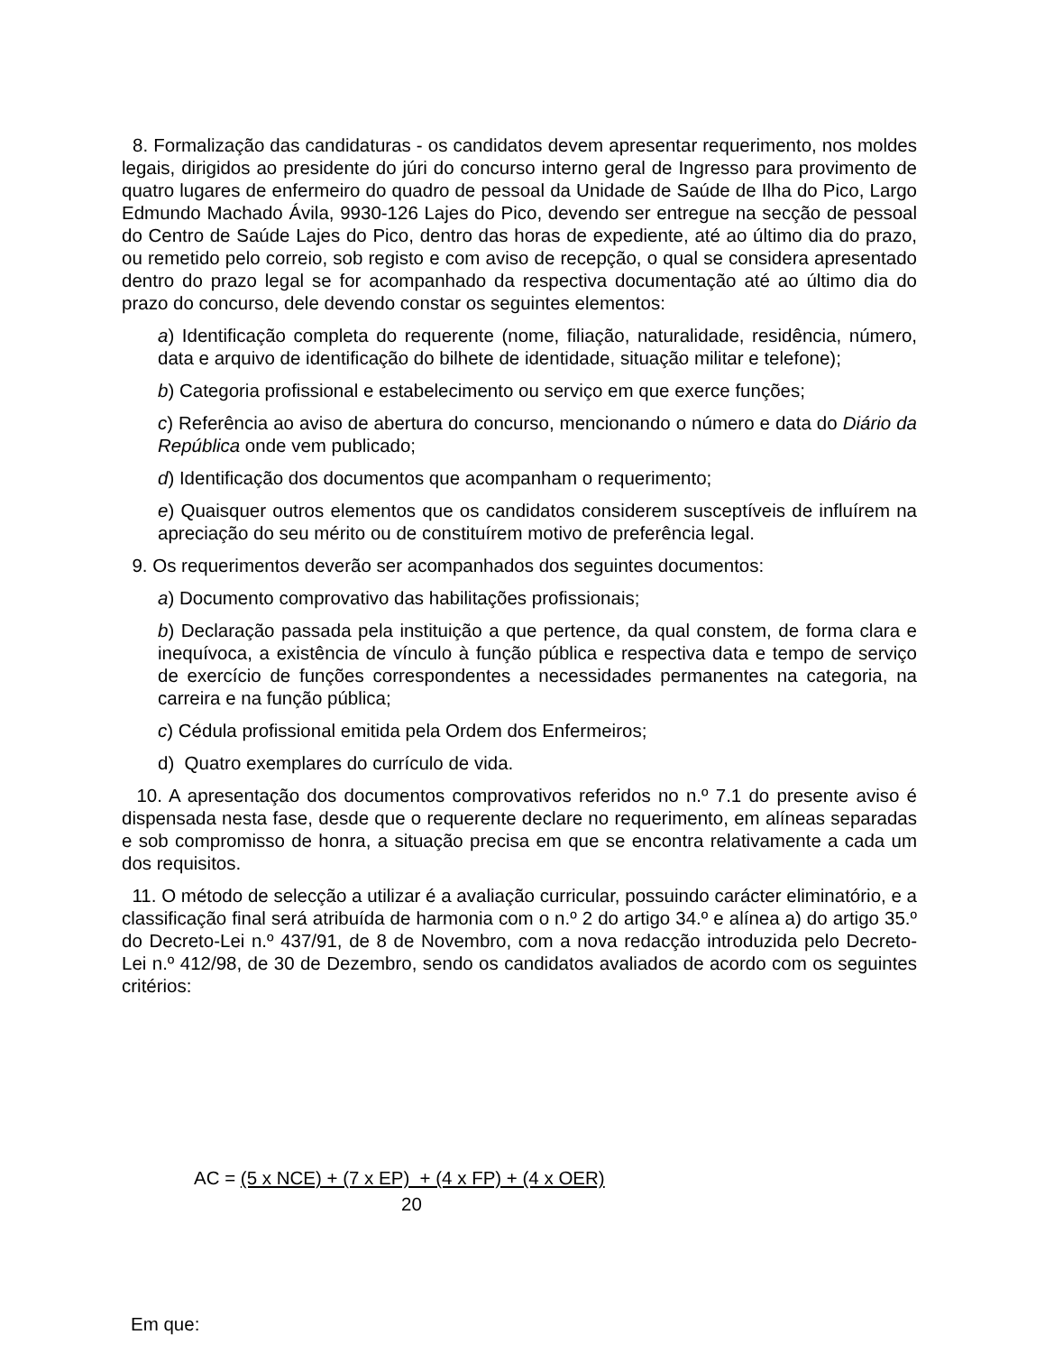8. Formalização das candidaturas - os candidatos devem apresentar requerimento, nos moldes legais, dirigidos ao presidente do júri do concurso interno geral de Ingresso para provimento de quatro lugares de enfermeiro do quadro de pessoal da Unidade de Saúde de Ilha do Pico, Largo Edmundo Machado Ávila, 9930-126 Lajes do Pico, devendo ser entregue na secção de pessoal do Centro de Saúde Lajes do Pico, dentro das horas de expediente, até ao último dia do prazo, ou remetido pelo correio, sob registo e com aviso de recepção, o qual se considera apresentado dentro do prazo legal se for acompanhado da respectiva documentação até ao último dia do prazo do concurso, dele devendo constar os seguintes elementos:
a) Identificação completa do requerente (nome, filiação, naturalidade, residência, número, data e arquivo de identificação do bilhete de identidade, situação militar e telefone);
b) Categoria profissional e estabelecimento ou serviço em que exerce funções;
c) Referência ao aviso de abertura do concurso, mencionando o número e data do Diário da República onde vem publicado;
d) Identificação dos documentos que acompanham o requerimento;
e) Quaisquer outros elementos que os candidatos considerem susceptíveis de influírem na apreciação do seu mérito ou de constituírem motivo de preferência legal.
9. Os requerimentos deverão ser acompanhados dos seguintes documentos:
a) Documento comprovativo das habilitações profissionais;
b) Declaração passada pela instituição a que pertence, da qual constem, de forma clara e inequívoca, a existência de vínculo à função pública e respectiva data e tempo de serviço de exercício de funções correspondentes a necessidades permanentes na categoria, na carreira e na função pública;
c) Cédula profissional emitida pela Ordem dos Enfermeiros;
d) Quatro exemplares do currículo de vida.
10. A apresentação dos documentos comprovativos referidos no n.º 7.1 do presente aviso é dispensada nesta fase, desde que o requerente declare no requerimento, em alíneas separadas e sob compromisso de honra, a situação precisa em que se encontra relativamente a cada um dos requisitos.
11. O método de selecção a utilizar é a avaliação curricular, possuindo carácter eliminatório, e a classificação final será atribuída de harmonia com o n.º 2 do artigo 34.º e alínea a) do artigo 35.º do Decreto-Lei n.º 437/91, de 8 de Novembro, com a nova redacção introduzida pelo Decreto-Lei n.º 412/98, de 30 de Dezembro, sendo os candidatos avaliados de acordo com os seguintes critérios:
AC = (5 x NCE) + (7 x EP) + (4 x FP) + (4 x OER)
20
Em que: